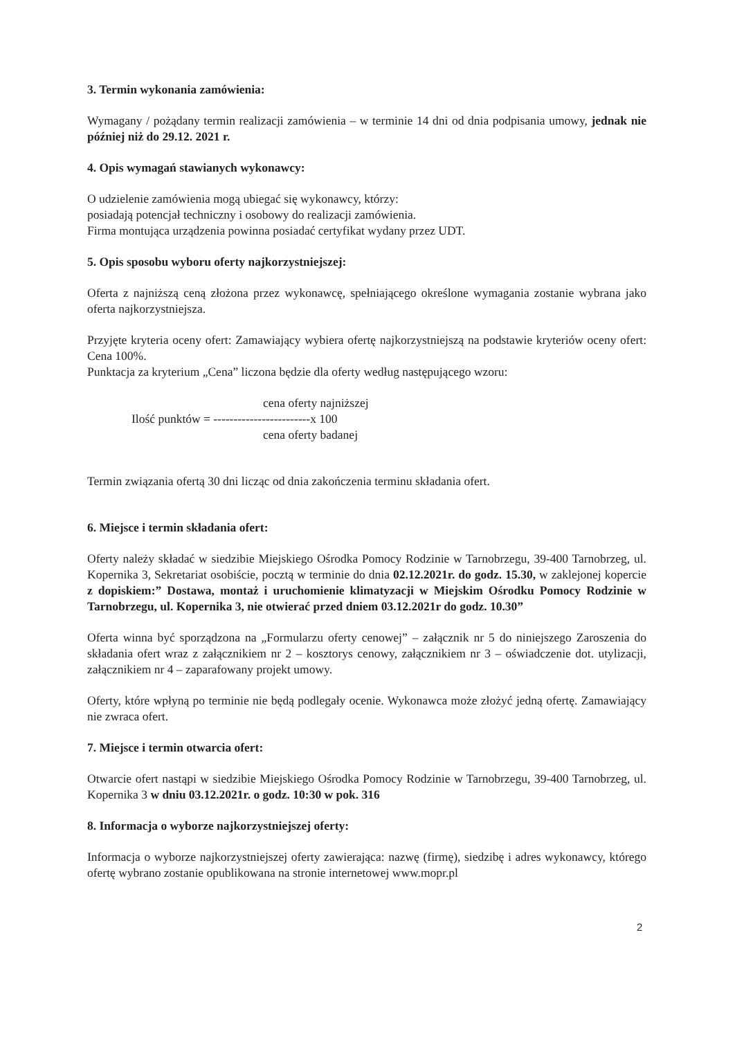3. Termin wykonania zamówienia:
Wymagany / pożądany termin realizacji zamówienia – w terminie 14 dni od dnia podpisania umowy, jednak nie później niż do 29.12. 2021 r.
4. Opis wymagań stawianych wykonawcy:
O udzielenie zamówienia mogą ubiegać się wykonawcy, którzy:
posiadają potencjał techniczny i osobowy do realizacji zamówienia.
Firma montująca urządzenia powinna posiadać certyfikat wydany przez UDT.
5. Opis sposobu wyboru oferty najkorzystniejszej:
Oferta z najniższą ceną złożona przez wykonawcę, spełniającego określone wymagania zostanie wybrana jako oferta najkorzystniejsza.
Przyjęte kryteria oceny ofert: Zamawiający wybiera ofertę najkorzystniejszą na podstawie kryteriów oceny ofert: Cena 100%.
Punktacja za kryterium „Cena” liczona będzie dla oferty według następującego wzoru:
cena oferty najniższej
Ilość punktów = ------------------------x 100
cena oferty badanej
Termin związania ofertą 30 dni licząc od dnia zakończenia terminu składania ofert.
6. Miejsce i termin składania ofert:
Oferty należy składać w siedzibie Miejskiego Ośrodka Pomocy Rodzinie w Tarnobrzegu, 39-400 Tarnobrzeg, ul. Kopernika 3, Sekretariat osobiście, pocztą w terminie do dnia 02.12.2021r. do godz. 15.30, w zaklejonej kopercie z dopiskiem:” Dostawa, montaż i uruchomienie klimatyzacji w Miejskim Ośrodku Pomocy Rodzinie w Tarnobrzegu, ul. Kopernika 3, nie otwierać przed dniem 03.12.2021r do godz. 10.30”
Oferta winna być sporządzona na „Formularzu oferty cenowej” – załącznik nr 5 do niniejszego Zaroszenia do składania ofert wraz z załącznikiem nr 2 – kosztorys cenowy, załącznikiem nr 3 – oświadczenie dot. utylizacji, załącznikiem nr 4 – zaparafowany projekt umowy.
Oferty, które wpłyną po terminie nie będą podlegały ocenie. Wykonawca może złożyć jedną ofertę. Zamawiający nie zwraca ofert.
7. Miejsce i termin otwarcia ofert:
Otwarcie ofert nastąpi w siedzibie Miejskiego Ośrodka Pomocy Rodzinie w Tarnobrzegu, 39-400 Tarnobrzeg, ul. Kopernika 3 w dniu 03.12.2021r. o godz. 10:30 w pok. 316
8. Informacja o wyborze najkorzystniejszej oferty:
Informacja o wyborze najkorzystniejszej oferty zawierająca: nazwę (firmę), siedzibę i adres wykonawcy, którego ofertę wybrano zostanie opublikowana na stronie internetowej www.mopr.pl
2